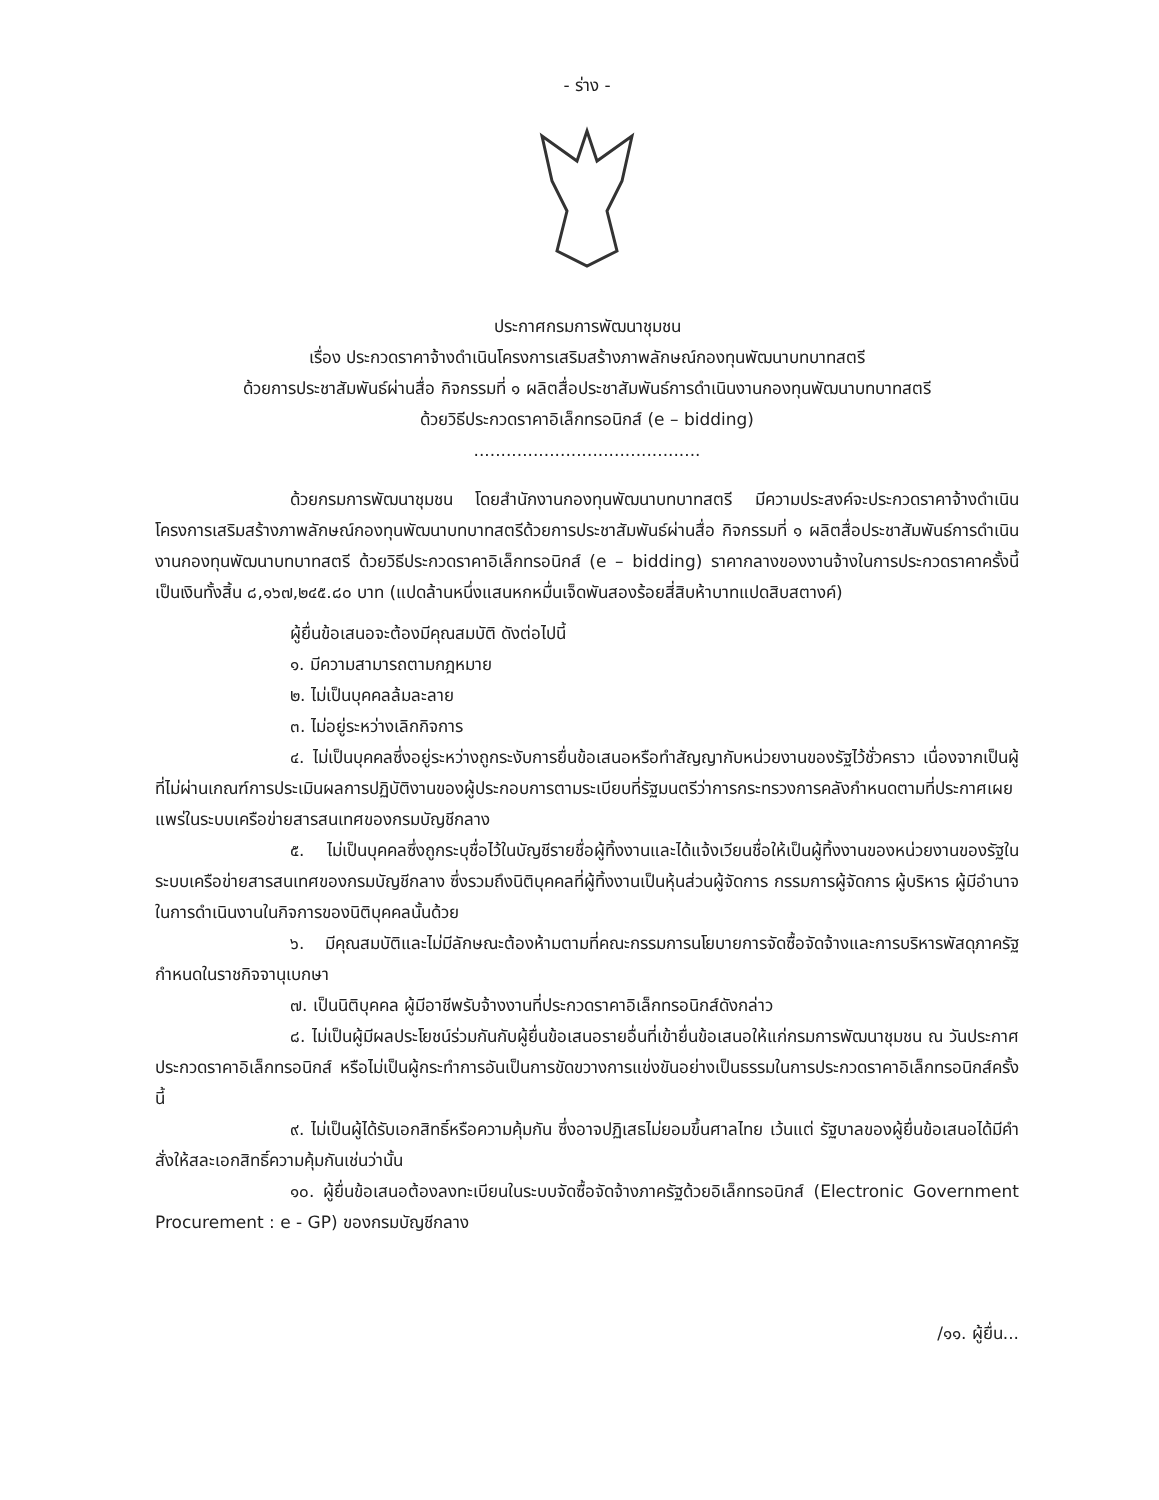- ร่าง -
ประกาศกรมการพัฒนาชุมชน
เรื่อง ประกวดราคาจ้างดำเนินโครงการเสริมสร้างภาพลักษณ์กองทุนพัฒนาบทบาทสตรี
ด้วยการประชาสัมพันธ์ผ่านสื่อ กิจกรรมที่ ๑ ผลิตสื่อประชาสัมพันธ์การดำเนินงานกองทุนพัฒนาบทบาทสตรี
ด้วยวิธีประกวดราคาอิเล็กทรอนิกส์ (e – bidding)
..........................................
ด้วยกรมการพัฒนาชุมชน โดยสำนักงานกองทุนพัฒนาบทบาทสตรี มีความประสงค์จะประกวดราคาจ้างดำเนินโครงการเสริมสร้างภาพลักษณ์กองทุนพัฒนาบทบาทสตรีด้วยการประชาสัมพันธ์ผ่านสื่อ กิจกรรมที่ ๑ ผลิตสื่อประชาสัมพันธ์การดำเนินงานกองทุนพัฒนาบทบาทสตรี ด้วยวิธีประกวดราคาอิเล็กทรอนิกส์ (e – bidding) ราคากลางของงานจ้างในการประกวดราคาครั้งนี้เป็นเงินทั้งสิ้น ๘,๑๖๗,๒๔๕.๘๐ บาท (แปดล้านหนึ่งแสนหกหมื่นเจ็ดพันสองร้อยสี่สิบห้าบาทแปดสิบสตางค์)
ผู้ยื่นข้อเสนอจะต้องมีคุณสมบัติ ดังต่อไปนี้
๑. มีความสามารถตามกฎหมาย
๒. ไม่เป็นบุคคลล้มละลาย
๓. ไม่อยู่ระหว่างเลิกกิจการ
๔. ไม่เป็นบุคคลซึ่งอยู่ระหว่างถูกระงับการยื่นข้อเสนอหรือทำสัญญากับหน่วยงานของรัฐไว้ชั่วคราว เนื่องจากเป็นผู้ที่ไม่ผ่านเกณฑ์การประเมินผลการปฏิบัติงานของผู้ประกอบการตามระเบียบที่รัฐมนตรีว่าการกระทรวงการคลังกำหนดตามที่ประกาศเผยแพร่ในระบบเครือข่ายสารสนเทศของกรมบัญชีกลาง
๕. ไม่เป็นบุคคลซึ่งถูกระบุชื่อไว้ในบัญชีรายชื่อผู้ทิ้งงานและได้แจ้งเวียนชื่อให้เป็นผู้ทิ้งงานของหน่วยงานของรัฐในระบบเครือข่ายสารสนเทศของกรมบัญชีกลาง ซึ่งรวมถึงนิติบุคคลที่ผู้ทิ้งงานเป็นหุ้นส่วนผู้จัดการ กรรมการผู้จัดการ ผู้บริหาร ผู้มีอำนาจในการดำเนินงานในกิจการของนิติบุคคลนั้นด้วย
๖. มีคุณสมบัติและไม่มีลักษณะต้องห้ามตามที่คณะกรรมการนโยบายการจัดซื้อจัดจ้างและการบริหารพัสดุภาครัฐกำหนดในราชกิจจานุเบกษา
๗. เป็นนิติบุคคล ผู้มีอาชีพรับจ้างงานที่ประกวดราคาอิเล็กทรอนิกส์ดังกล่าว
๘. ไม่เป็นผู้มีผลประโยชน์ร่วมกันกับผู้ยื่นข้อเสนอรายอื่นที่เข้ายื่นข้อเสนอให้แก่กรมการพัฒนาชุมชน ณ วันประกาศประกวดราคาอิเล็กทรอนิกส์ หรือไม่เป็นผู้กระทำการอันเป็นการขัดขวางการแข่งขันอย่างเป็นธรรมในการประกวดราคาอิเล็กทรอนิกส์ครั้งนี้
๙. ไม่เป็นผู้ได้รับเอกสิทธิ์หรือความคุ้มกัน ซึ่งอาจปฏิเสธไม่ยอมขึ้นศาลไทย เว้นแต่ รัฐบาลของผู้ยื่นข้อเสนอได้มีคำสั่งให้สละเอกสิทธิ์ความคุ้มกันเช่นว่านั้น
๑๐. ผู้ยื่นข้อเสนอต้องลงทะเบียนในระบบจัดซื้อจัดจ้างภาครัฐด้วยอิเล็กทรอนิกส์ (Electronic Government Procurement : e - GP) ของกรมบัญชีกลาง
/๑๑. ผู้ยื่น...